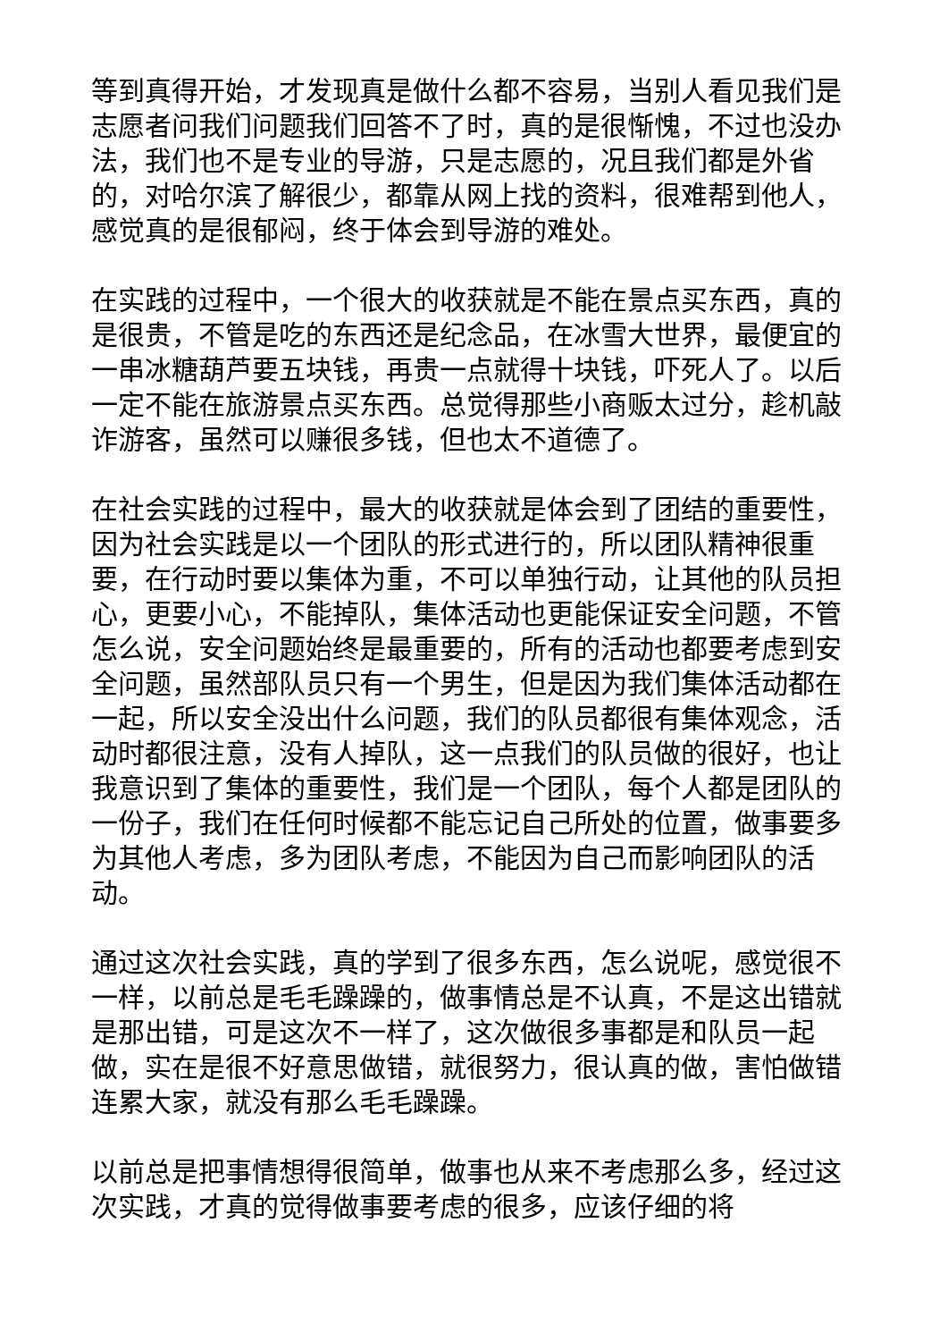等到真得开始，才发现真是做什么都不容易，当别人看见我们是志愿者问我们问题我们回答不了时，真的是很惭愧，不过也没办法，我们也不是专业的导游，只是志愿的，况且我们都是外省的，对哈尔滨了解很少，都靠从网上找的资料，很难帮到他人，感觉真的是很郁闷，终于体会到导游的难处。
在实践的过程中，一个很大的收获就是不能在景点买东西，真的是很贵，不管是吃的东西还是纪念品，在冰雪大世界，最便宜的一串冰糖葫芦要五块钱，再贵一点就得十块钱，吓死人了。以后一定不能在旅游景点买东西。总觉得那些小商贩太过分，趁机敲诈游客，虽然可以赚很多钱，但也太不道德了。
在社会实践的过程中，最大的收获就是体会到了团结的重要性，因为社会实践是以一个团队的形式进行的，所以团队精神很重要，在行动时要以集体为重，不可以单独行动，让其他的队员担心，更要小心，不能掉队，集体活动也更能保证安全问题，不管怎么说，安全问题始终是最重要的，所有的活动也都要考虑到安全问题，虽然部队员只有一个男生，但是因为我们集体活动都在一起，所以安全没出什么问题，我们的队员都很有集体观念，活动时都很注意，没有人掉队，这一点我们的队员做的很好，也让我意识到了集体的重要性，我们是一个团队，每个人都是团队的一份子，我们在任何时候都不能忘记自己所处的位置，做事要多为其他人考虑，多为团队考虑，不能因为自己而影响团队的活动。
通过这次社会实践，真的学到了很多东西，怎么说呢，感觉很不一样，以前总是毛毛躁躁的，做事情总是不认真，不是这出错就是那出错，可是这次不一样了，这次做很多事都是和队员一起做，实在是很不好意思做错，就很努力，很认真的做，害怕做错连累大家，就没有那么毛毛躁躁。
以前总是把事情想得很简单，做事也从来不考虑那么多，经过这次实践，才真的觉得做事要考虑的很多，应该仔细的将